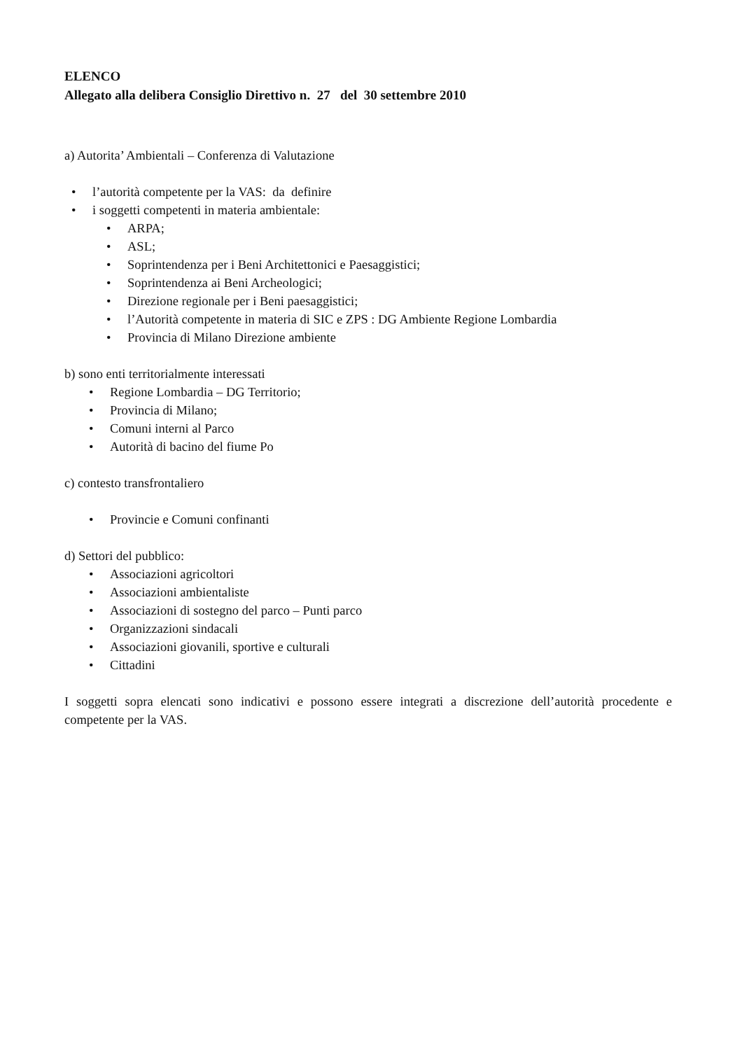ELENCO
Allegato alla delibera Consiglio Direttivo n. 27 del 30 settembre 2010
a) Autorita’ Ambientali – Conferenza di Valutazione
• l’autorità competente per la VAS: da definire
• i soggetti competenti in materia ambientale:
• ARPA;
• ASL;
• Soprintendenza per i Beni Architettonici e Paesaggistici;
• Soprintendenza ai Beni Archeologici;
• Direzione regionale per i Beni paesaggistici;
• l’Autorità competente in materia di SIC e ZPS : DG Ambiente Regione Lombardia
• Provincia di Milano Direzione ambiente
b) sono enti territorialmente interessati
• Regione Lombardia – DG Territorio;
• Provincia di Milano;
• Comuni interni al Parco
• Autorità di bacino del fiume Po
c) contesto transfrontaliero
• Provincie e Comuni confinanti
d) Settori del pubblico:
• Associazioni agricoltori
• Associazioni ambientaliste
• Associazioni di sostegno del parco – Punti parco
• Organizzazioni sindacali
• Associazioni giovanili, sportive e culturali
• Cittadini
I soggetti sopra elencati sono indicativi e possono essere integrati a discrezione dell’autorità procedente e competente per la VAS.